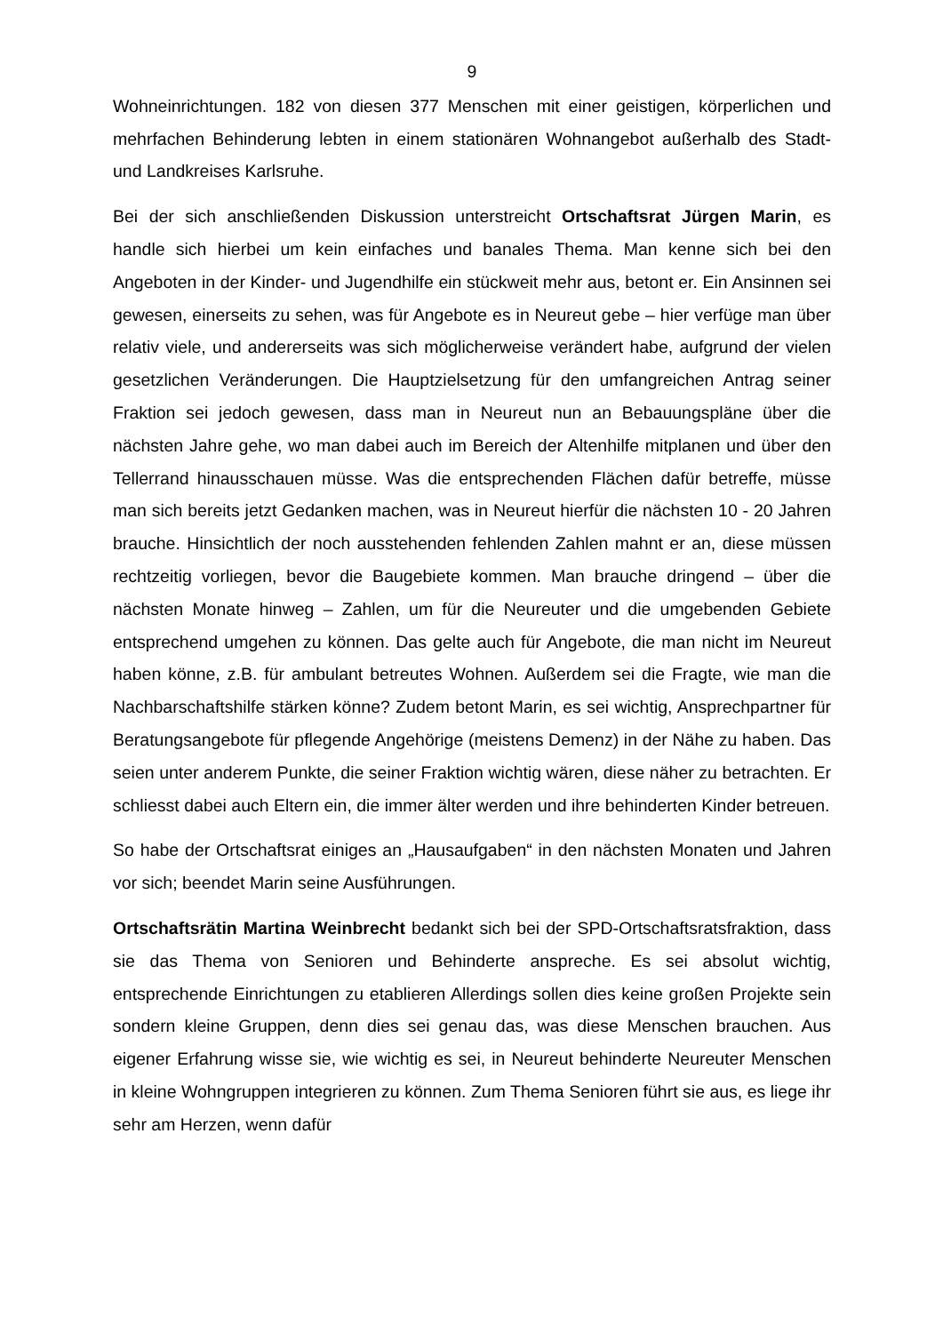9
Wohneinrichtungen. 182 von diesen 377 Menschen mit einer geistigen, körperlichen und mehrfachen Behinderung lebten in einem stationären Wohnangebot außerhalb des Stadt- und Landkreises Karlsruhe.
Bei der sich anschließenden Diskussion unterstreicht Ortschaftsrat Jürgen Marin, es handle sich hierbei um kein einfaches und banales Thema. Man kenne sich bei den Angeboten in der Kinder- und Jugendhilfe ein stückweit mehr aus, betont er. Ein Ansinnen sei gewesen, einerseits zu sehen, was für Angebote es in Neureut gebe – hier verfüge man über relativ viele, und andererseits was sich möglicherweise verändert habe, aufgrund der vielen gesetzlichen Veränderungen. Die Hauptzielsetzung für den umfangreichen Antrag seiner Fraktion sei jedoch gewesen, dass man in Neureut nun an Bebauungspläne über die nächsten Jahre gehe, wo man dabei auch im Bereich der Altenhilfe mitplanen und über den Tellerrand hinausschauen müsse. Was die entsprechenden Flächen dafür betreffe, müsse man sich bereits jetzt Gedanken machen, was in Neureut hierfür die nächsten 10 - 20 Jahren brauche. Hinsichtlich der noch ausstehenden fehlenden Zahlen mahnt er an, diese müssen rechtzeitig vorliegen, bevor die Baugebiete kommen. Man brauche dringend – über die nächsten Monate hinweg – Zahlen, um für die Neureuter und die umgebenden Gebiete entsprechend umgehen zu können. Das gelte auch für Angebote, die man nicht im Neureut haben könne, z.B. für ambulant betreutes Wohnen. Außerdem sei die Fragte, wie man die Nachbarschaftshilfe stärken könne? Zudem betont Marin, es sei wichtig, Ansprechpartner für Beratungsangebote für pflegende Angehörige (meistens Demenz) in der Nähe zu haben. Das seien unter anderem Punkte, die seiner Fraktion wichtig wären, diese näher zu betrachten. Er schliesst dabei auch Eltern ein, die immer älter werden und ihre behinderten Kinder betreuen.
So habe der Ortschaftsrat einiges an „Hausaufgaben“ in den nächsten Monaten und Jahren vor sich; beendet Marin seine Ausführungen.
Ortschaftsrätin Martina Weinbrecht bedankt sich bei der SPD-Ortschaftsratsfraktion, dass sie das Thema von Senioren und Behinderte anspreche. Es sei absolut wichtig, entsprechende Einrichtungen zu etablieren Allerdings sollen dies keine großen Projekte sein sondern kleine Gruppen, denn dies sei genau das, was diese Menschen brauchen. Aus eigener Erfahrung wisse sie, wie wichtig es sei, in Neureut behinderte Neureuter Menschen in kleine Wohngruppen integrieren zu können. Zum Thema Senioren führt sie aus, es liege ihr sehr am Herzen, wenn dafür